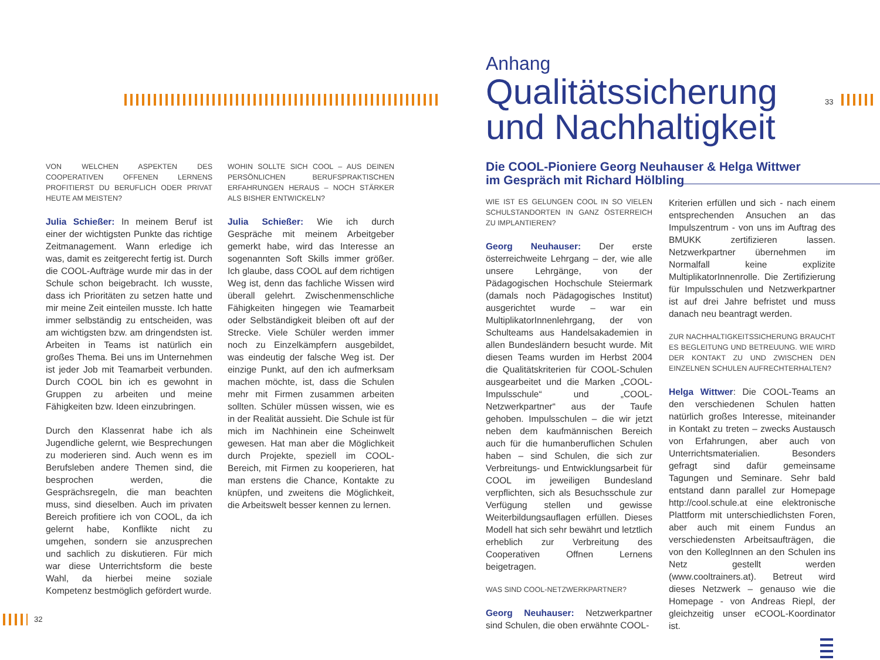33
32
Anhang
Qualitätssicherung
und Nachhaltigkeit
Die COOL-Pioniere Georg Neuhauser & Helga Wittwer
im Gespräch mit Richard Hölbling
VON WELCHEN ASPEKTEN DES COOPERATIVEN OFFENEN LERNENS PROFITIERST DU BERUFLICH ODER PRIVAT HEUTE AM MEISTEN?
Julia Schießer: In meinem Beruf ist einer der wichtigsten Punkte das richtige Zeitmanagement. Wann erledige ich was, damit es zeitgerecht fertig ist. Durch die COOL-Aufträge wurde mir das in der Schule schon beigebracht. Ich wusste, dass ich Prioritäten zu setzen hatte und mir meine Zeit einteilen musste. Ich hatte immer selbständig zu entscheiden, was am wichtigsten bzw. am dringendsten ist. Arbeiten in Teams ist natürlich ein großes Thema. Bei uns im Unternehmen ist jeder Job mit Teamarbeit verbunden. Durch COOL bin ich es gewohnt in Gruppen zu arbeiten und meine Fähigkeiten bzw. Ideen einzubringen.
Durch den Klassenrat habe ich als Jugendliche gelernt, wie Besprechungen zu moderieren sind. Auch wenn es im Berufsleben andere Themen sind, die besprochen werden, die Gesprächsregeln, die man beachten muss, sind dieselben. Auch im privaten Bereich profitiere ich von COOL, da ich gelernt habe, Konflikte nicht zu umgehen, sondern sie anzusprechen und sachlich zu diskutieren. Für mich war diese Unterrichtsform die beste Wahl, da hierbei meine soziale Kompetenz bestmöglich gefördert wurde.
WOHIN SOLLTE SICH COOL – AUS DEINEN PERSÖNLICHEN BERUFSPRAKTISCHEN ERFAHRUNGEN HERAUS – NOCH STÄRKER ALS BISHER ENTWICKELN?
Julia Schießer: Wie ich durch Gespräche mit meinem Arbeitgeber gemerkt habe, wird das Interesse an sogenannten Soft Skills immer größer. Ich glaube, dass COOL auf dem richtigen Weg ist, denn das fachliche Wissen wird überall gelehrt. Zwischenmenschliche Fähigkeiten hingegen wie Teamarbeit oder Selbständigkeit bleiben oft auf der Strecke. Viele Schüler werden immer noch zu Einzelkämpfern ausgebildet, was eindeutig der falsche Weg ist. Der einzige Punkt, auf den ich aufmerksam machen möchte, ist, dass die Schulen mehr mit Firmen zusammen arbeiten sollten. Schüler müssen wissen, wie es in der Realität aussieht. Die Schule ist für mich im Nachhinein eine Scheinwelt gewesen. Hat man aber die Möglichkeit durch Projekte, speziell im COOL-Bereich, mit Firmen zu kooperieren, hat man erstens die Chance, Kontakte zu knüpfen, und zweitens die Möglichkeit, die Arbeitswelt besser kennen zu lernen.
WIE IST ES GELUNGEN COOL IN SO VIELEN SCHULSTANDORTEN IN GANZ ÖSTERREICH ZU IMPLANTIEREN?
Georg Neuhauser: Der erste österreichweite Lehrgang – der, wie alle unsere Lehrgänge, von der Pädagogischen Hochschule Steiermark (damals noch Pädagogisches Institut) ausgerichtet wurde – war ein MultiplikatorInnenlehrgang, der von Schulteams aus Handelsakademien in allen Bundesländern besucht wurde. Mit diesen Teams wurden im Herbst 2004 die Qualitätskriterien für COOL-Schulen ausgearbeitet und die Marken „COOL-Impulsschule“ und „COOL-Netzwerkpartner“ aus der Taufe gehoben. Impulsschulen – die wir jetzt neben dem kaufmännischen Bereich auch für die humanberuflichen Schulen haben – sind Schulen, die sich zur Verbreitungs- und Entwicklungsarbeit für COOL im jeweiligen Bundesland verpflichten, sich als Besuchsschule zur Verfügung stellen und gewisse Weiterbildungsauflagen erfüllen. Dieses Modell hat sich sehr bewährt und letztlich erheblich zur Verbreitung des Cooperativen Offnen Lernens beigetragen.
WAS SIND COOL-NETZWERKPARTNER?
Georg Neuhauser: Netzwerkpartner sind Schulen, die oben erwähnte COOL-
Kriterien erfüllen und sich - nach einem entsprechenden Ansuchen an das Impulszentrum - von uns im Auftrag des BMUKK zertifizieren lassen. Netzwerkpartner übernehmen im Normalfall keine explizite MultiplikatorInnenrolle. Die Zertifizierung für Impulsschulen und Netzwerkpartner ist auf drei Jahre befristet und muss danach neu beantragt werden.
ZUR NACHHALTIGKEITSSICHERUNG BRAUCHT ES BEGLEITUNG UND BETREUUNG. WIE WIRD DER KONTAKT ZU UND ZWISCHEN DEN EINZELNEN SCHULEN AUFRECHTERHALTEN?
Helga Wittwer: Die COOL-Teams an den verschiedenen Schulen hatten natürlich großes Interesse, miteinander in Kontakt zu treten – zwecks Austausch von Erfahrungen, aber auch von Unterrichtsmaterialien. Besonders gefragt sind dafür gemeinsame Tagungen und Seminare. Sehr bald entstand dann parallel zur Homepage http://cool.schule.at eine elektronische Plattform mit unterschiedlichsten Foren, aber auch mit einem Fundus an verschiedensten Arbeitsaufträgen, die von den KollegInnen an den Schulen ins Netz gestellt werden (www.cooltrainers.at). Betreut wird dieses Netzwerk – genauso wie die Homepage - von Andreas Riepl, der gleichzeitig unser eCOOL-Koordinator ist.